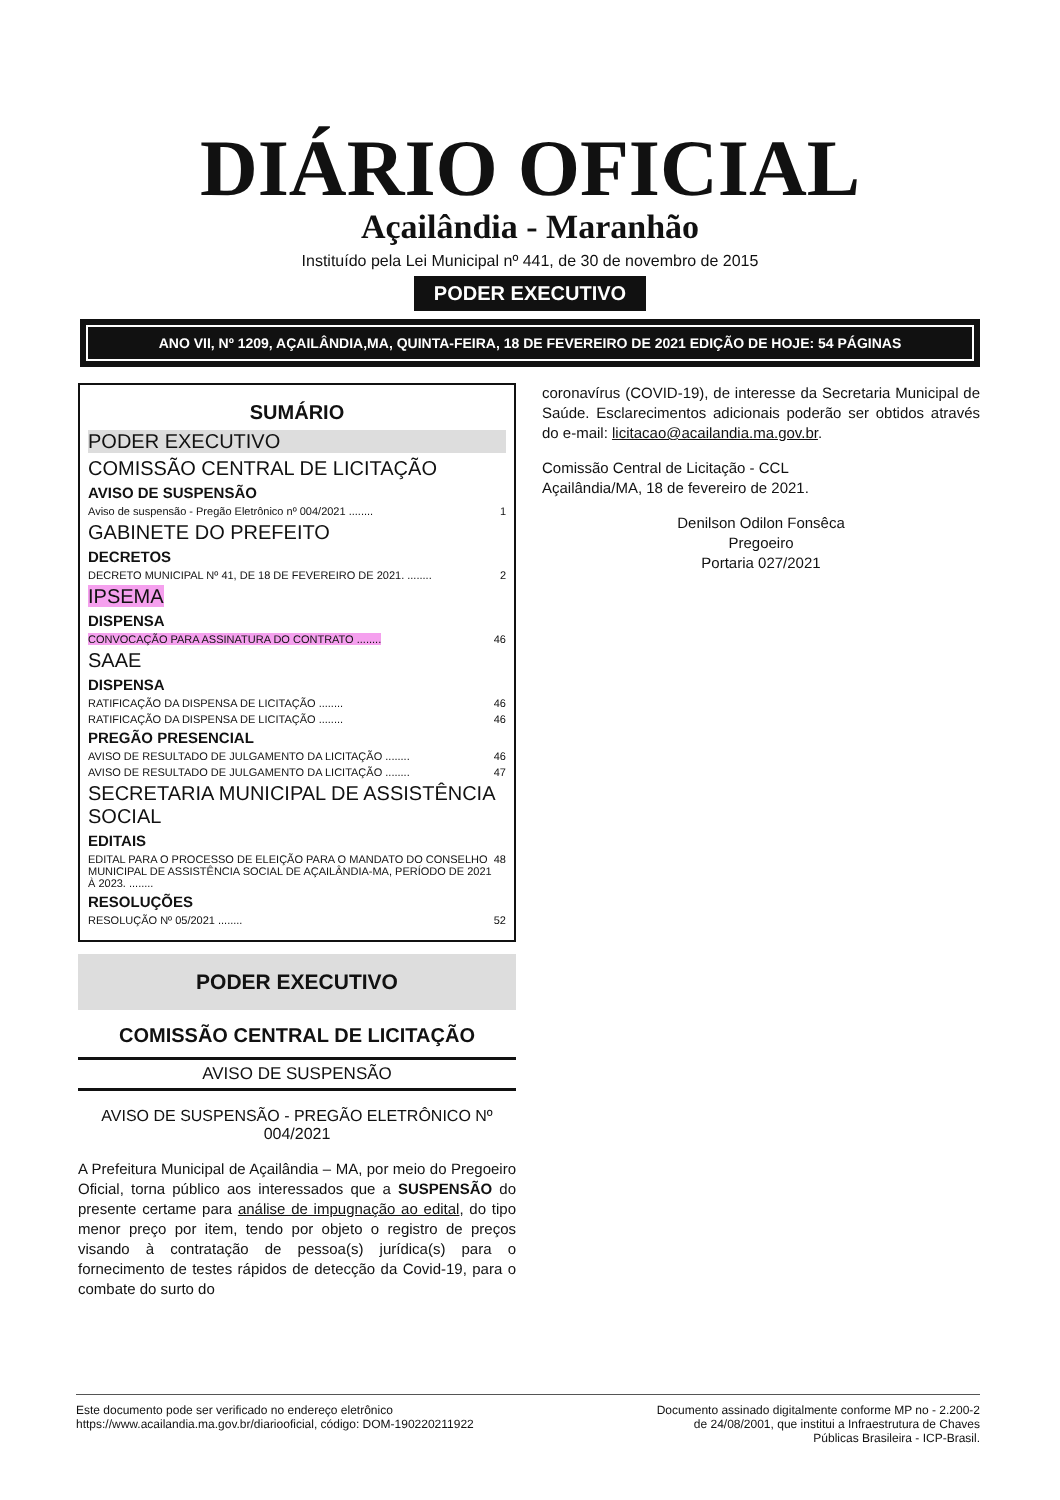DIÁRIO OFICIAL
Açailândia - Maranhão
Instituído pela Lei Municipal nº 441, de 30 de novembro de 2015
PODER EXECUTIVO
ANO VII, Nº 1209, AÇAILÂNDIA,MA, QUINTA-FEIRA, 18 DE FEVEREIRO DE 2021 EDIÇÃO DE HOJE: 54 PÁGINAS
SUMÁRIO
PODER EXECUTIVO
COMISSÃO CENTRAL DE LICITAÇÃO
AVISO DE SUSPENSÃO
Aviso de suspensão - Pregão Eletrônico nº 004/2021 ........ 1
GABINETE DO PREFEITO
DECRETOS
DECRETO MUNICIPAL Nº 41, DE 18 DE FEVEREIRO DE 2021. ........ 2
IPSEMA
DISPENSA
CONVOCAÇÃO PARA ASSINATURA DO CONTRATO ........ 46
SAAE
DISPENSA
RATIFICAÇÃO DA DISPENSA DE LICITAÇÃO ........ 46
RATIFICAÇÃO DA DISPENSA DE LICITAÇÃO ........ 46
PREGÃO PRESENCIAL
AVISO DE RESULTADO DE JULGAMENTO DA LICITAÇÃO ........ 46
AVISO DE RESULTADO DE JULGAMENTO DA LICITAÇÃO ........ 47
SECRETARIA MUNICIPAL DE ASSISTÊNCIA SOCIAL
EDITAIS
EDITAL PARA O PROCESSO DE ELEIÇÃO PARA O MANDATO DO CONSELHO MUNICIPAL DE ASSISTÊNCIA SOCIAL DE AÇAILÂNDIA-MA, PERÍODO DE 2021 À 2023. ........ 48
RESOLUÇÕES
RESOLUÇÃO Nº 05/2021 ........ 52
PODER EXECUTIVO
COMISSÃO CENTRAL DE LICITAÇÃO
AVISO DE SUSPENSÃO
AVISO DE SUSPENSÃO - PREGÃO ELETRÔNICO Nº 004/2021
A Prefeitura Municipal de Açailândia – MA, por meio do Pregoeiro Oficial, torna público aos interessados que a SUSPENSÃO do presente certame para análise de impugnação ao edital, do tipo menor preço por item, tendo por objeto o registro de preços visando à contratação de pessoa(s) jurídica(s) para o fornecimento de testes rápidos de detecção da Covid-19, para o combate do surto do
coronavírus (COVID-19), de interesse da Secretaria Municipal de Saúde. Esclarecimentos adicionais poderão ser obtidos através do e-mail: licitacao@acailandia.ma.gov.br.
Comissão Central de Licitação - CCL
Açailândia/MA, 18 de fevereiro de 2021.
Denilson Odilon Fonsêca
Pregoeiro
Portaria 027/2021
Este documento pode ser verificado no endereço eletrônico
https://www.acailandia.ma.gov.br/diariooficial, código: DOM-190220211922
Documento assinado digitalmente conforme MP no - 2.200-2
de 24/08/2001, que institui a Infraestrutura de Chaves
Públicas Brasileira - ICP-Brasil.